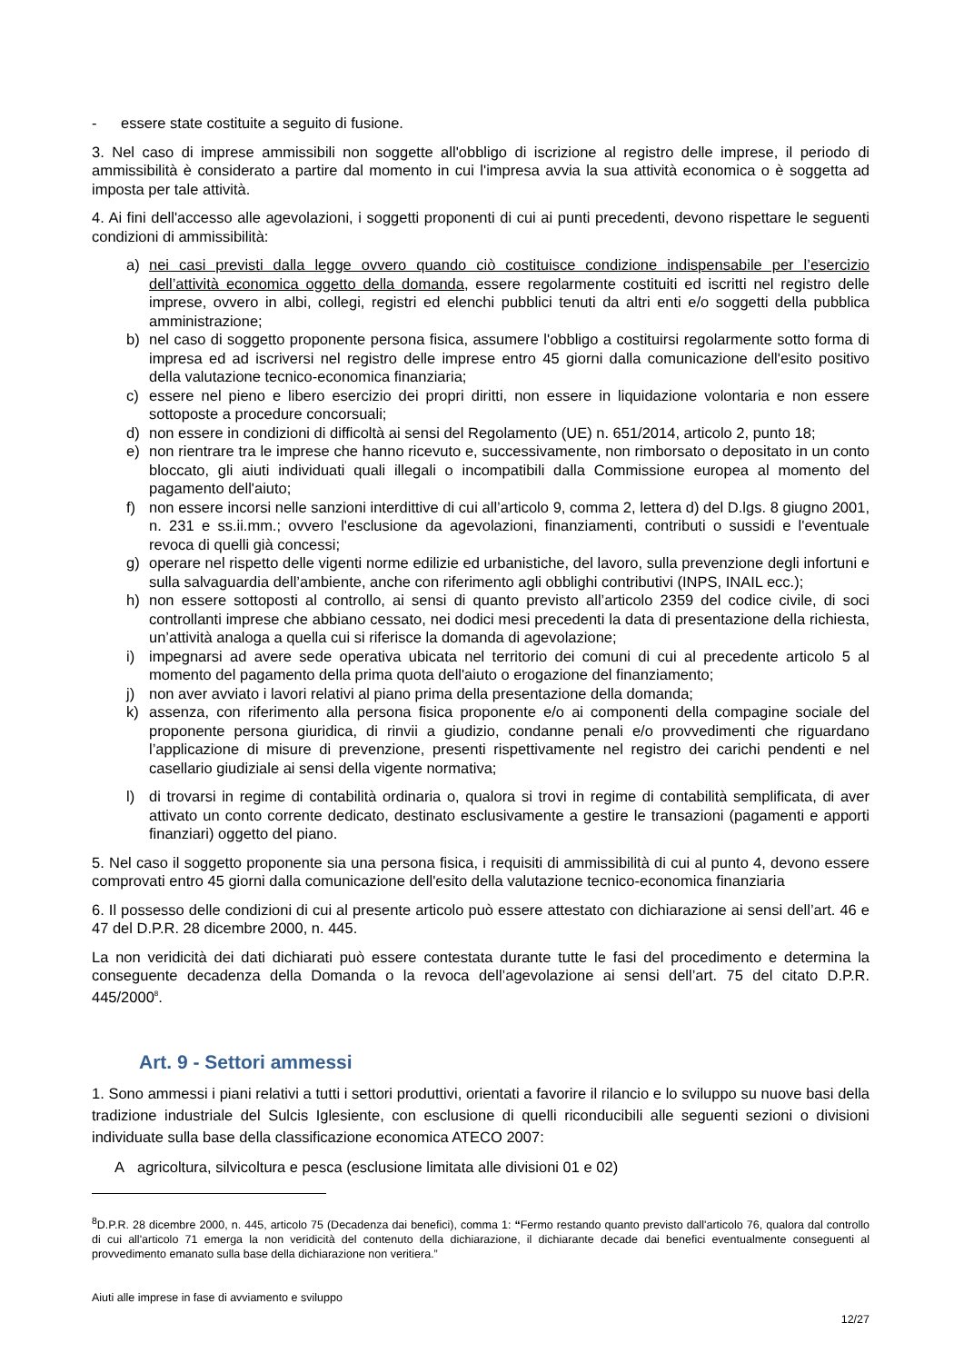- essere state costituite a seguito di fusione.
3. Nel caso di imprese ammissibili non soggette all'obbligo di iscrizione al registro delle imprese, il periodo di ammissibilità è considerato a partire dal momento in cui l'impresa avvia la sua attività economica o è soggetta ad imposta per tale attività.
4. Ai fini dell'accesso alle agevolazioni, i soggetti proponenti di cui ai punti precedenti, devono rispettare le seguenti condizioni di ammissibilità:
a) nei casi previsti dalla legge ovvero quando ciò costituisce condizione indispensabile per l’esercizio dell’attività economica oggetto della domanda, essere regolarmente costituiti ed iscritti nel registro delle imprese, ovvero in albi, collegi, registri ed elenchi pubblici tenuti da altri enti e/o soggetti della pubblica amministrazione;
b) nel caso di soggetto proponente persona fisica, assumere l'obbligo a costituirsi regolarmente sotto forma di impresa ed ad iscriversi nel registro delle imprese entro 45 giorni dalla comunicazione dell'esito positivo della valutazione tecnico-economica finanziaria;
c) essere nel pieno e libero esercizio dei propri diritti, non essere in liquidazione volontaria e non essere sottoposte a procedure concorsuali;
d) non essere in condizioni di difficoltà ai sensi del Regolamento (UE) n. 651/2014, articolo 2, punto 18;
e) non rientrare tra le imprese che hanno ricevuto e, successivamente, non rimborsato o depositato in un conto bloccato, gli aiuti individuati quali illegali o incompatibili dalla Commissione europea al momento del pagamento dell'aiuto;
f) non essere incorsi nelle sanzioni interdittive di cui all’articolo 9, comma 2, lettera d) del D.lgs. 8 giugno 2001, n. 231 e ss.ii.mm.; ovvero l'esclusione da agevolazioni, finanziamenti, contributi o sussidi e l'eventuale revoca di quelli già concessi;
g) operare nel rispetto delle vigenti norme edilizie ed urbanistiche, del lavoro, sulla prevenzione degli infortuni e sulla salvaguardia dell’ambiente, anche con riferimento agli obblighi contributivi (INPS, INAIL ecc.);
h) non essere sottoposti al controllo, ai sensi di quanto previsto all’articolo 2359 del codice civile, di soci controllanti imprese che abbiano cessato, nei dodici mesi precedenti la data di presentazione della richiesta, un’attività analoga a quella cui si riferisce la domanda di agevolazione;
i) impegnarsi ad avere sede operativa ubicata nel territorio dei comuni di cui al precedente articolo 5 al momento del pagamento della prima quota dell'aiuto o erogazione del finanziamento;
j) non aver avviato i lavori relativi al piano prima della presentazione della domanda;
k) assenza, con riferimento alla persona fisica proponente e/o ai componenti della compagine sociale del proponente persona giuridica, di rinvii a giudizio, condanne penali e/o provvedimenti che riguardano l’applicazione di misure di prevenzione, presenti rispettivamente nel registro dei carichi pendenti e nel casellario giudiziale ai sensi della vigente normativa;
l) di trovarsi in regime di contabilità ordinaria o, qualora si trovi in regime di contabilità semplificata, di aver attivato un conto corrente dedicato, destinato esclusivamente a gestire le transazioni (pagamenti e apporti finanziari) oggetto del piano.
5. Nel caso il soggetto proponente sia una persona fisica, i requisiti di ammissibilità di cui al punto 4, devono essere comprovati entro 45 giorni dalla comunicazione dell'esito della valutazione tecnico-economica finanziaria
6. Il possesso delle condizioni di cui al presente articolo può essere attestato con dichiarazione ai sensi dell’art. 46 e 47 del D.P.R. 28 dicembre 2000, n. 445.
La non veridicità dei dati dichiarati può essere contestata durante tutte le fasi del procedimento e determina la conseguente decadenza della Domanda o la revoca dell’agevolazione ai sensi dell’art. 75 del citato D.P.R. 445/2000<sup>8</sup>.
Art. 9 - Settori ammessi
1. Sono ammessi i piani relativi a tutti i settori produttivi, orientati a favorire il rilancio e lo sviluppo su nuove basi della tradizione industriale del Sulcis Iglesiente, con esclusione di quelli riconducibili alle seguenti sezioni o divisioni individuate sulla base della classificazione economica ATECO 2007:
Aagricoltura, silvicoltura e pesca (esclusione limitata alle divisioni 01 e 02)
<sup>8</sup> D.P.R. 28 dicembre 2000, n. 445, articolo 75 (Decadenza dai benefici), comma 1: “Fermo restando quanto previsto dall'articolo 76, qualora dal controllo di cui all'articolo 71 emerga la non veridicità del contenuto della dichiarazione, il dichiarante decade dai benefici eventualmente conseguenti al provvedimento emanato sulla base della dichiarazione non veritiera.”
Aiuti alle imprese in fase di avviamento e sviluppo
12/27